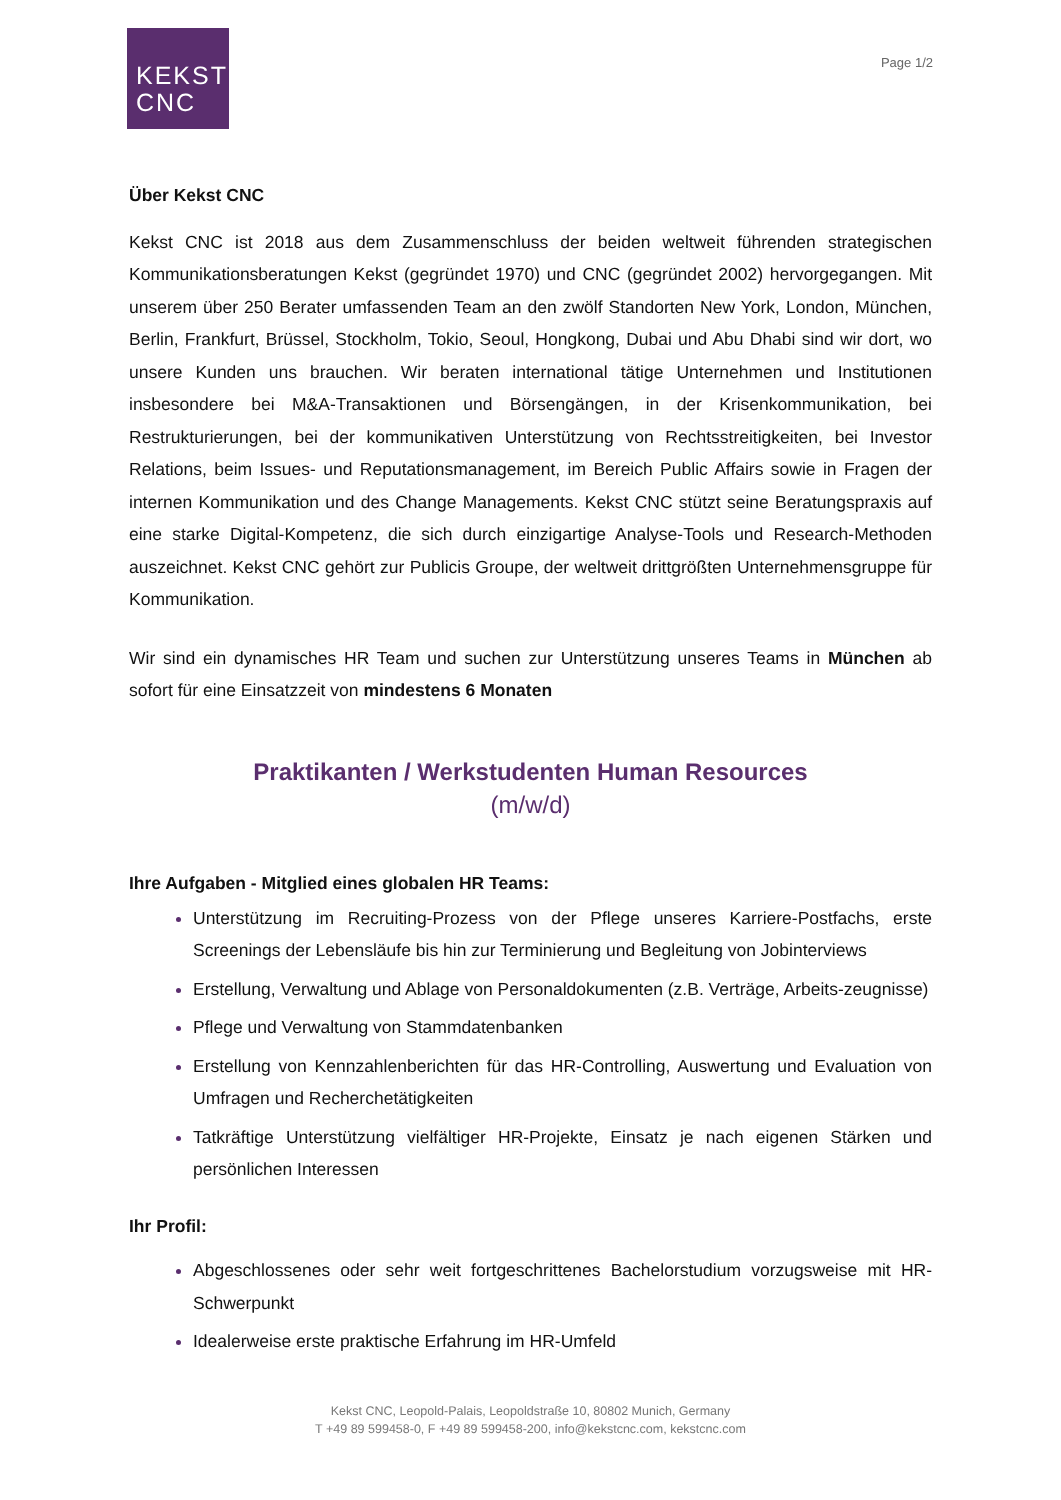KEKST
CNC
Page 1/2
Über Kekst CNC
Kekst CNC ist 2018 aus dem Zusammenschluss der beiden weltweit führenden strategischen Kommunikationsberatungen Kekst (gegründet 1970) und CNC (gegründet 2002) hervorgegangen. Mit unserem über 250 Berater umfassenden Team an den zwölf Standorten New York, London, München, Berlin, Frankfurt, Brüssel, Stockholm, Tokio, Seoul, Hongkong, Dubai und Abu Dhabi sind wir dort, wo unsere Kunden uns brauchen. Wir beraten international tätige Unternehmen und Institutionen insbesondere bei M&A-Transaktionen und Börsengängen, in der Krisenkommunikation, bei Restrukturierungen, bei der kommunikativen Unterstützung von Rechtsstreitigkeiten, bei Investor Relations, beim Issues- und Reputationsmanagement, im Bereich Public Affairs sowie in Fragen der internen Kommunikation und des Change Managements. Kekst CNC stützt seine Beratungspraxis auf eine starke Digital-Kompetenz, die sich durch einzigartige Analyse-Tools und Research-Methoden auszeichnet. Kekst CNC gehört zur Publicis Groupe, der weltweit drittgrößten Unternehmensgruppe für Kommunikation.
Wir sind ein dynamisches HR Team und suchen zur Unterstützung unseres Teams in München ab sofort für eine Einsatzzeit von mindestens 6 Monaten
Praktikanten / Werkstudenten Human Resources
(m/w/d)
Ihre Aufgaben - Mitglied eines globalen HR Teams:
Unterstützung im Recruiting-Prozess von der Pflege unseres Karriere-Postfachs, erste Screenings der Lebensläufe bis hin zur Terminierung und Begleitung von Jobinterviews
Erstellung, Verwaltung und Ablage von Personaldokumenten (z.B. Verträge, Arbeits-zeugnisse)
Pflege und Verwaltung von Stammdatenbanken
Erstellung von Kennzahlenberichten für das HR-Controlling, Auswertung und Evaluation von Umfragen und Recherchetätigkeiten
Tatkräftige Unterstützung vielfältiger HR-Projekte, Einsatz je nach eigenen Stärken und persönlichen Interessen
Ihr Profil:
Abgeschlossenes oder sehr weit fortgeschrittenes Bachelorstudium vorzugsweise mit HR-Schwerpunkt
Idealerweise erste praktische Erfahrung im HR-Umfeld
Kekst CNC, Leopold-Palais, Leopoldstraße 10, 80802 Munich, Germany
T +49 89 599458-0, F +49 89 599458-200, info@kekstcnc.com, kekstcnc.com